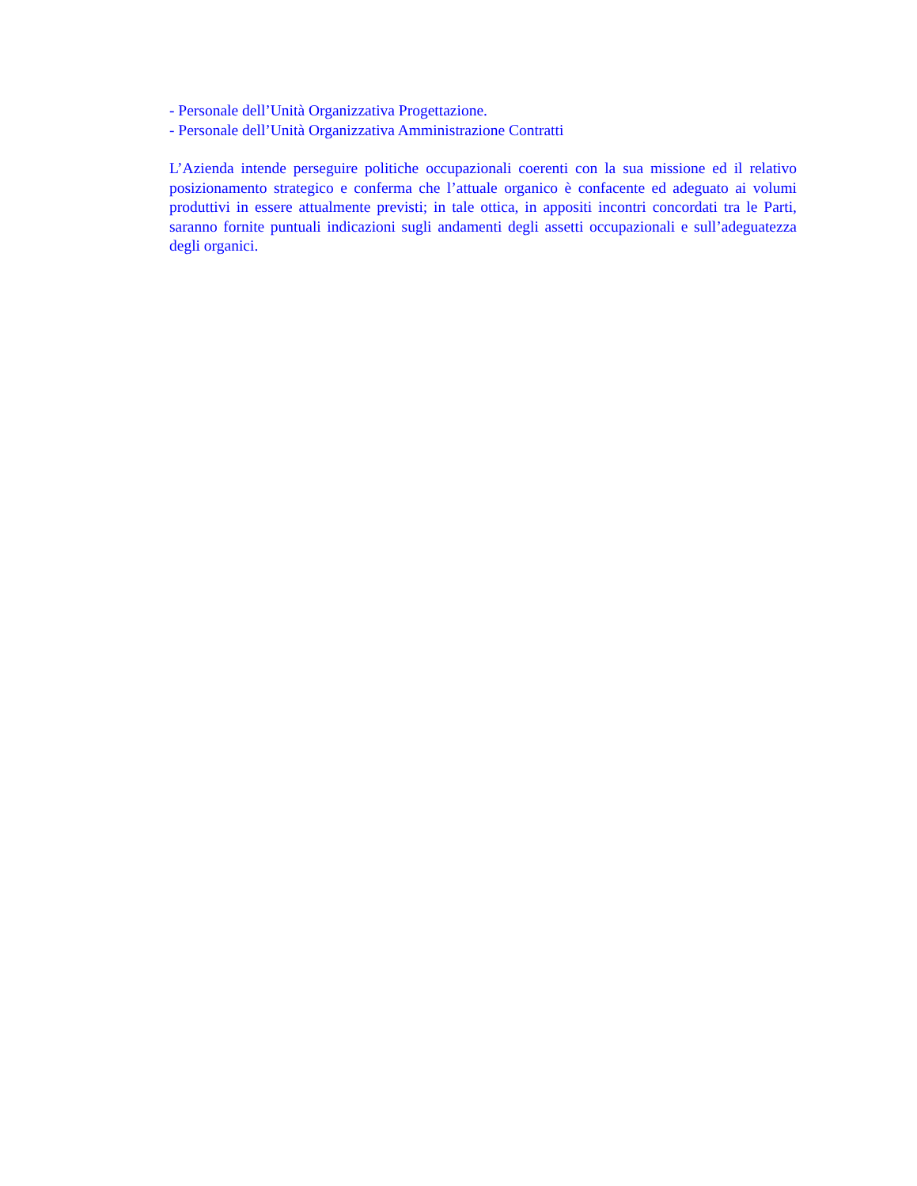- Personale dell’Unità Organizzativa Progettazione.
- Personale dell’Unità Organizzativa Amministrazione Contratti
L’Azienda intende perseguire politiche occupazionali coerenti con la sua missione ed il relativo posizionamento strategico e conferma che l’attuale organico è confacente ed adeguato ai volumi produttivi in essere attualmente previsti; in tale ottica, in appositi incontri concordati tra le Parti, saranno fornite puntuali indicazioni sugli andamenti degli assetti occupazionali e sull’adeguatezza degli organici.